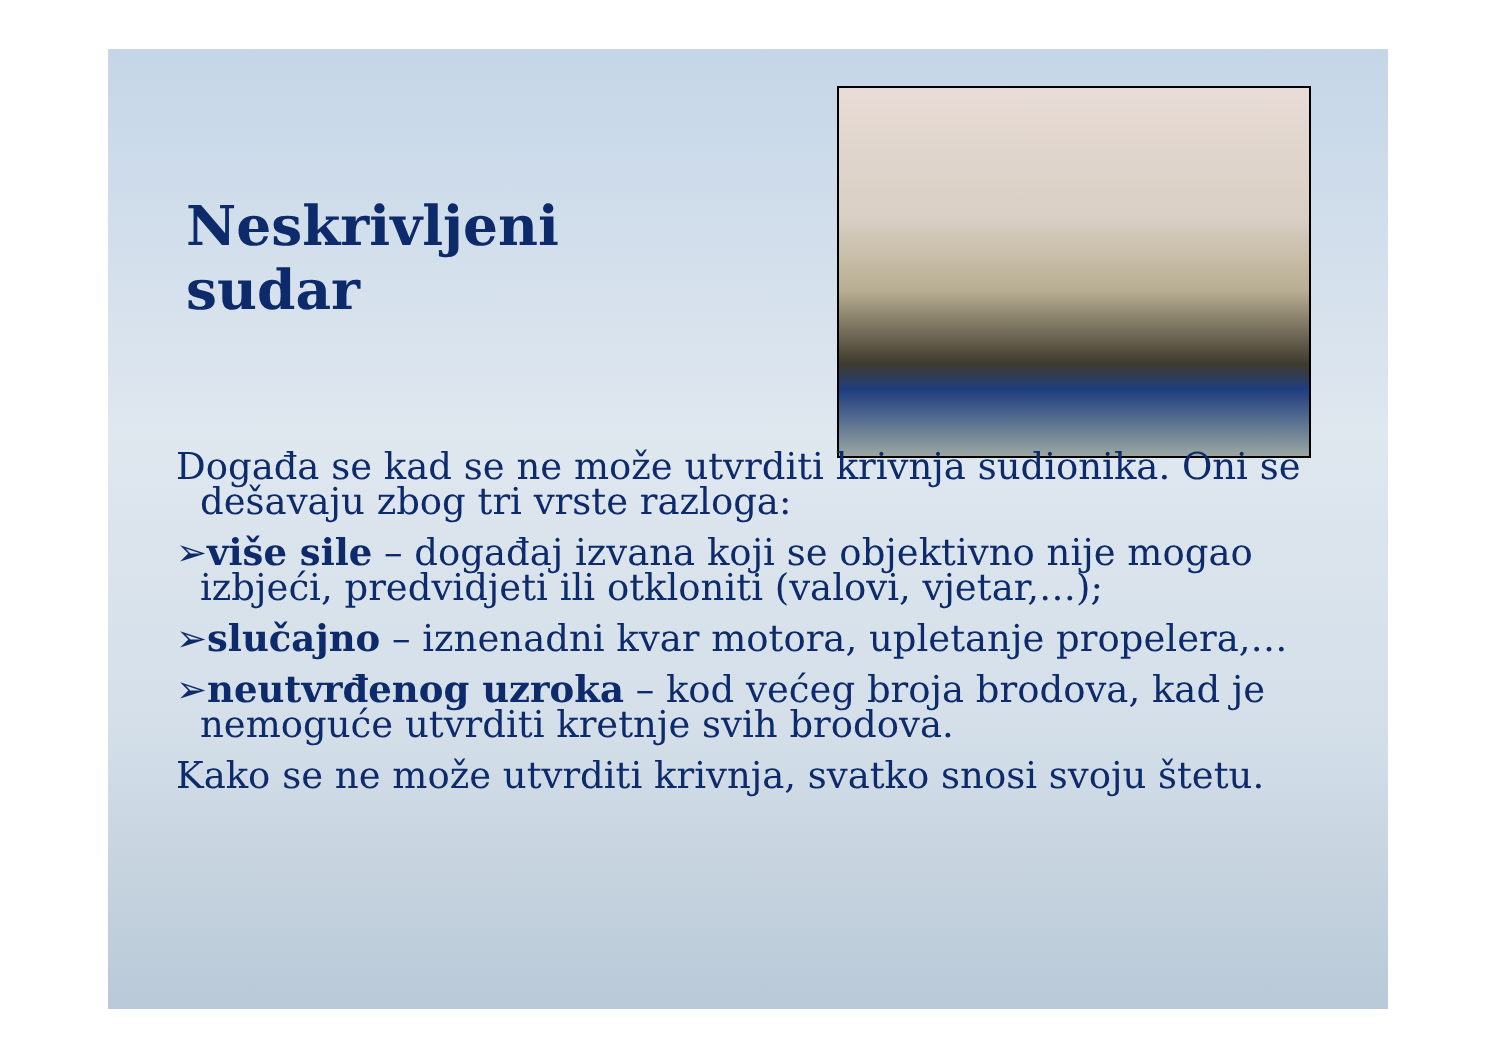Neskrivljeni
sudar
Događa se kad se ne može utvrditi krivnja sudionika. Oni se dešavaju zbog tri vrste razloga:
➢više sile – događaj izvana koji se objektivno nije mogao izbjeći, predvidjeti ili otkloniti (valovi, vjetar,…);
➢slučajno – iznenadni kvar motora, upletanje propelera,…
➢neutvrđenog uzroka – kod većeg broja brodova, kad je nemoguće utvrditi kretnje svih brodova.
Kako se ne može utvrditi krivnja, svatko snosi svoju štetu.